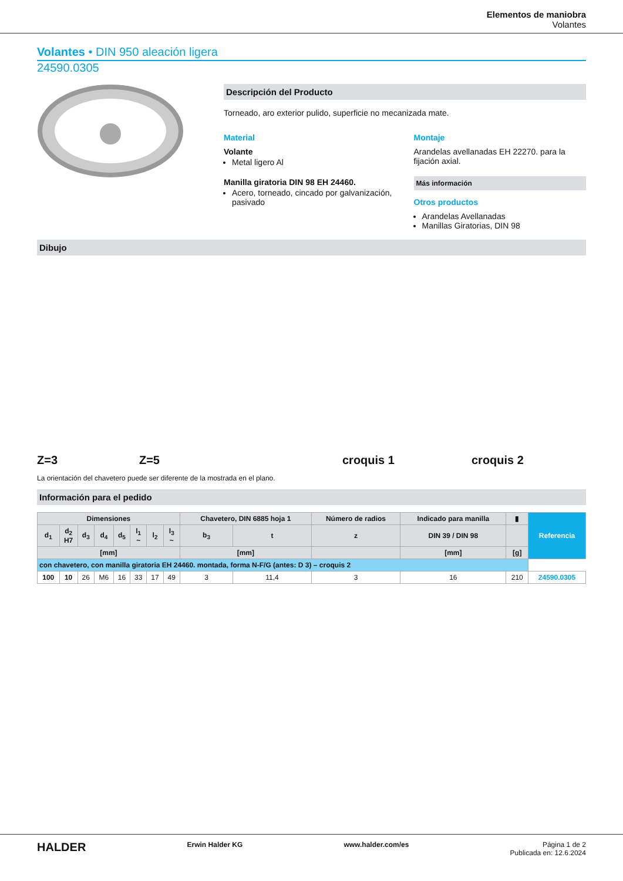Elementos de maniobra
Volantes
Volantes • DIN 950 aleación ligera
24590.0305
Descripción del Producto
Torneado, aro exterior pulido, superficie no mecanizada mate.
Material
Volante
Metal ligero Al
Manilla giratoria DIN 98 EH 24460.
Acero, torneado, cincado por galvanización, pasivado
Montaje
Arandelas avellanadas EH 22270. para la fijación axial.
Más información
Otros productos
Arandelas Avellanadas
Manillas Giratorias, DIN 98
Dibujo
Z=3 Z=5
croquis 1
croquis 2
La orientación del chavetero puede ser diferente de la mostrada en el plano.
Información para el pedido
| Dimensiones | | | | | | | | Chavetero, DIN 6885 hoja 1 | | Número de radios | Indicado para manilla | ▮ | Referencia |
| --- | --- | --- | --- | --- | --- | --- | --- | --- | --- | --- | --- | --- | --- |
| d<sub>1</sub> | d<sub>2</sub> H7 | d<sub>3</sub> | d<sub>4</sub> | d<sub>5</sub> | l<sub>1</sub> ~ | l<sub>2</sub> | l<sub>3</sub> ~ | b<sub>3</sub> | t | z | DIN 39 / DIN 98 | | |
| [mm] | | | | | | | | [mm] | | | [mm] | [g] | |
| con chavetero, con manilla giratoria EH 24460. montada, forma N-F/G (antes: D 3) – croquis 2 | | | | | | | | | | | | | |
| 100 | 10 | 26 | M6 | 16 | 33 | 17 | 49 | 3 | 11,4 | 3 | 16 | 210 | 24590.0305 |
HALDER Erwin Halder KG www.halder.com/es Página 1 de 2
Publicada en: 12.6.2024